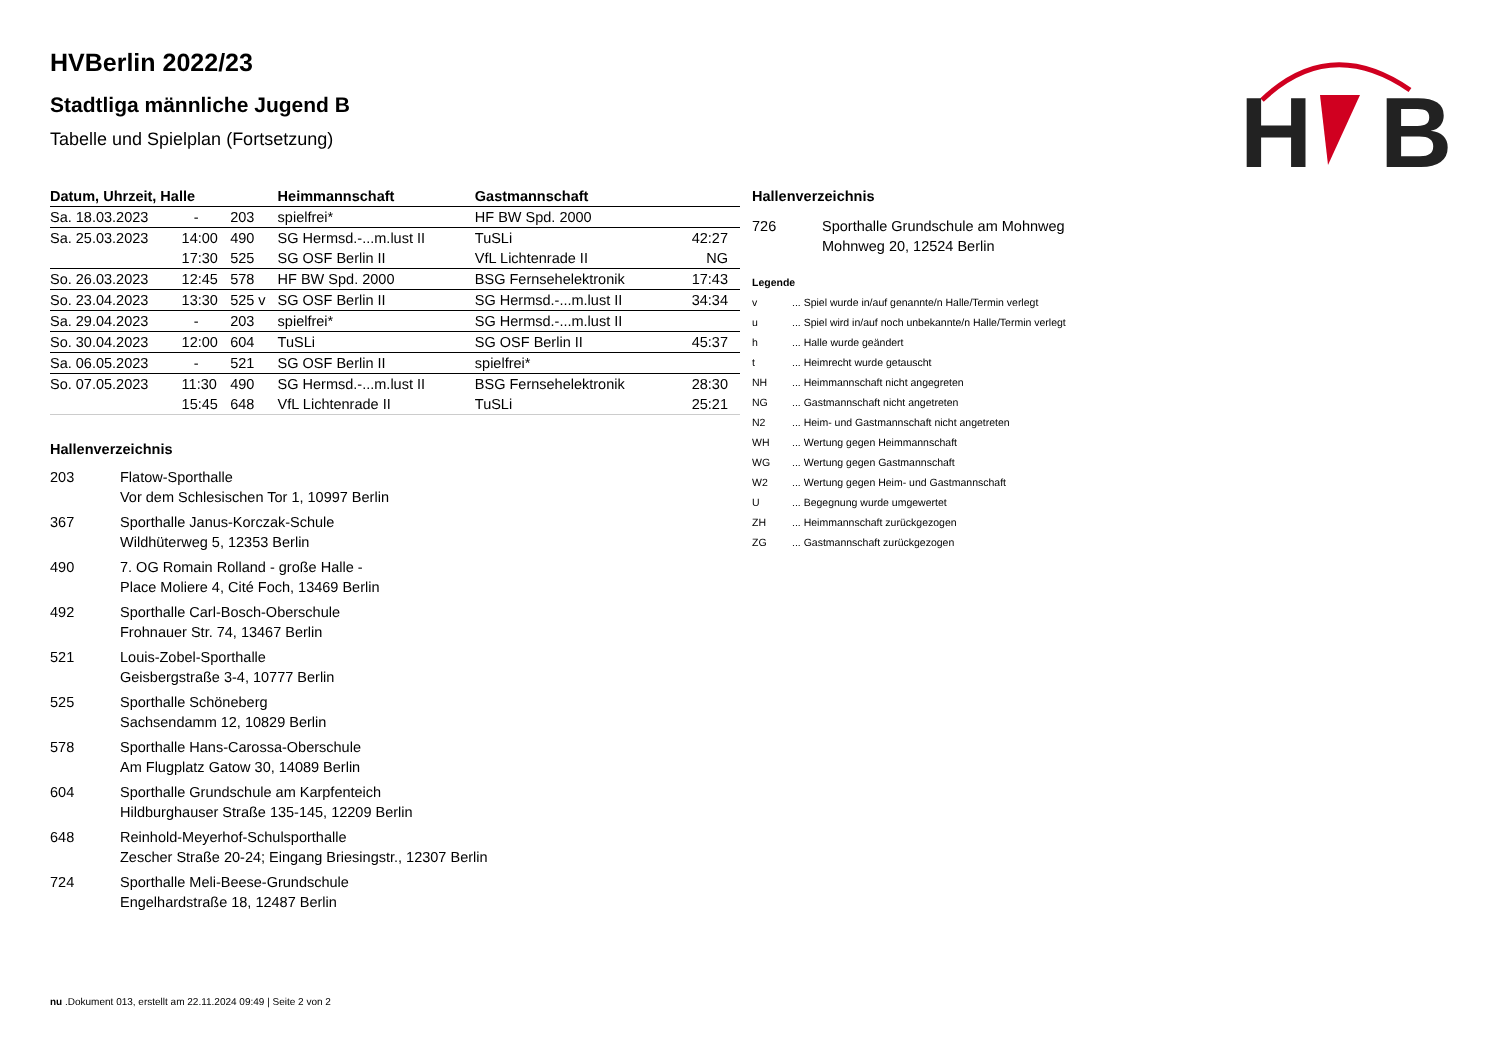H
B
HVBerlin 2022/23
Stadtliga männliche Jugend B
Tabelle und Spielplan (Fortsetzung)
| Datum, Uhrzeit, Halle | | | Heimmannschaft | Gastmannschaft | |
| --- | --- | --- | --- | --- | --- |
| Sa. 18.03.2023 | - | 203 | spielfrei* | HF BW Spd. 2000 | |
| Sa. 25.03.2023 | 14:00 | 490 | SG Hermsd.-...m.lust II | TuSLi | 42:27 |
| | 17:30 | 525 | SG OSF Berlin II | VfL Lichtenrade II | NG |
| So. 26.03.2023 | 12:45 | 578 | HF BW Spd. 2000 | BSG Fernsehelektronik | 17:43 |
| So. 23.04.2023 | 13:30 | 525 v | SG OSF Berlin II | SG Hermsd.-...m.lust II | 34:34 |
| Sa. 29.04.2023 | - | 203 | spielfrei* | SG Hermsd.-...m.lust II | |
| So. 30.04.2023 | 12:00 | 604 | TuSLi | SG OSF Berlin II | 45:37 |
| Sa. 06.05.2023 | - | 521 | SG OSF Berlin II | spielfrei* | |
| So. 07.05.2023 | 11:30 | 490 | SG Hermsd.-...m.lust II | BSG Fernsehelektronik | 28:30 |
| | 15:45 | 648 | VfL Lichtenrade II | TuSLi | 25:21 |
Hallenverzeichnis
203 Flatow-Sporthalle
Vor dem Schlesischen Tor 1, 10997 Berlin
367 Sporthalle Janus-Korczak-Schule
Wildhüterweg 5, 12353 Berlin
490 7. OG Romain Rolland - große Halle -
Place Moliere 4, Cité Foch, 13469 Berlin
492 Sporthalle Carl-Bosch-Oberschule
Frohnauer Str. 74, 13467 Berlin
521 Louis-Zobel-Sporthalle
Geisbergstraße 3-4, 10777 Berlin
525 Sporthalle Schöneberg
Sachsendamm 12, 10829 Berlin
578 Sporthalle Hans-Carossa-Oberschule
Am Flugplatz Gatow 30, 14089 Berlin
604 Sporthalle Grundschule am Karpfenteich
Hildburghauser Straße 135-145, 12209 Berlin
648 Reinhold-Meyerhof-Schulsporthalle
Zescher Straße 20-24; Eingang Briesingstr., 12307 Berlin
724 Sporthalle Meli-Beese-Grundschule
Engelhardstraße 18, 12487 Berlin
Hallenverzeichnis
726 Sporthalle Grundschule am Mohnweg
Mohnweg 20, 12524 Berlin
Legende
v ... Spiel wurde in/auf genannte/n Halle/Termin verlegt
u ... Spiel wird in/auf noch unbekannte/n Halle/Termin verlegt
h ... Halle wurde geändert
t ... Heimrecht wurde getauscht
NH ... Heimmannschaft nicht angegreten
NG ... Gastmannschaft nicht angetreten
N2 ... Heim- und Gastmannschaft nicht angetreten
WH ... Wertung gegen Heimmannschaft
WG ... Wertung gegen Gastmannschaft
W2 ... Wertung gegen Heim- und Gastmannschaft
U ... Begegnung wurde umgewertet
ZH ... Heimmannschaft zurückgezogen
ZG ... Gastmannschaft zurückgezogen
nu .Dokument 013, erstellt am 22.11.2024 09:49 | Seite 2 von 2